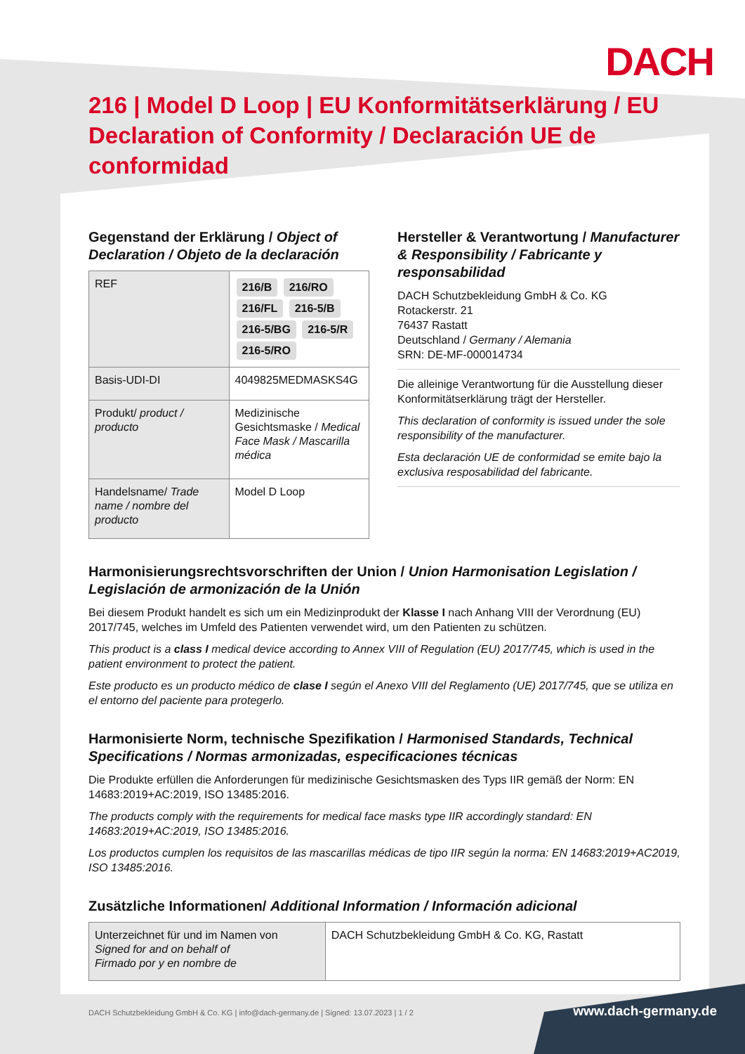DACH
216 | Model D Loop | EU Konformitätserklärung / EU Declaration of Conformity / Declaración UE de conformidad
Gegenstand der Erklärung / Object of Declaration / Objeto de la declaración
| REF | 216/B 216/RO 216/FL 216-5/B 216-5/BG 216-5/R 216-5/RO |
| Basis-UDI-DI | 4049825MEDMASKS4G |
| Produkt/ product / producto | Medizinische Gesichtsmaske / Medical Face Mask / Mascarilla médica |
| Handelsname/ Trade name / nombre del producto | Model D Loop |
Hersteller & Verantwortung / Manufacturer & Responsibility / Fabricante y responsabilidad
DACH Schutzbekleidung GmbH & Co. KG
Rotackerstr. 21
76437 Rastatt
Deutschland / Germany / Alemania
SRN: DE-MF-000014734
Die alleinige Verantwortung für die Ausstellung dieser Konformitätserklärung trägt der Hersteller.
This declaration of conformity is issued under the sole responsibility of the manufacturer.
Esta declaración UE de conformidad se emite bajo la exclusiva resposabilidad del fabricante.
Harmonisierungsrechtsvorschriften der Union / Union Harmonisation Legislation / Legislación de armonización de la Unión
Bei diesem Produkt handelt es sich um ein Medizinprodukt der Klasse I nach Anhang VIII der Verordnung (EU) 2017/745, welches im Umfeld des Patienten verwendet wird, um den Patienten zu schützen.
This product is a class I medical device according to Annex VIII of Regulation (EU) 2017/745, which is used in the patient environment to protect the patient.
Este producto es un producto médico de clase I según el Anexo VIII del Reglamento (UE) 2017/745, que se utiliza en el entorno del paciente para protegerlo.
Harmonisierte Norm, technische Spezifikation / Harmonised Standards, Technical Specifications / Normas armonizadas, especificaciones técnicas
Die Produkte erfüllen die Anforderungen für medizinische Gesichtsmasken des Typs IIR gemäß der Norm: EN 14683:2019+AC:2019, ISO 13485:2016.
The products comply with the requirements for medical face masks type IIR accordingly standard: EN 14683:2019+AC:2019, ISO 13485:2016.
Los productos cumplen los requisitos de las mascarillas médicas de tipo IIR según la norma: EN 14683:2019+AC2019, ISO 13485:2016.
Zusätzliche Informationen/ Additional Information / Información adicional
| Unterzeichnet für und im Namen von Signed for and on behalf of Firmado por y en nombre de | DACH Schutzbekleidung GmbH & Co. KG, Rastatt |
DACH Schutzbekleidung GmbH & Co. KG | info@dach-germany.de | Signed: 13.07.2023 | 1 / 2
www.dach-germany.de